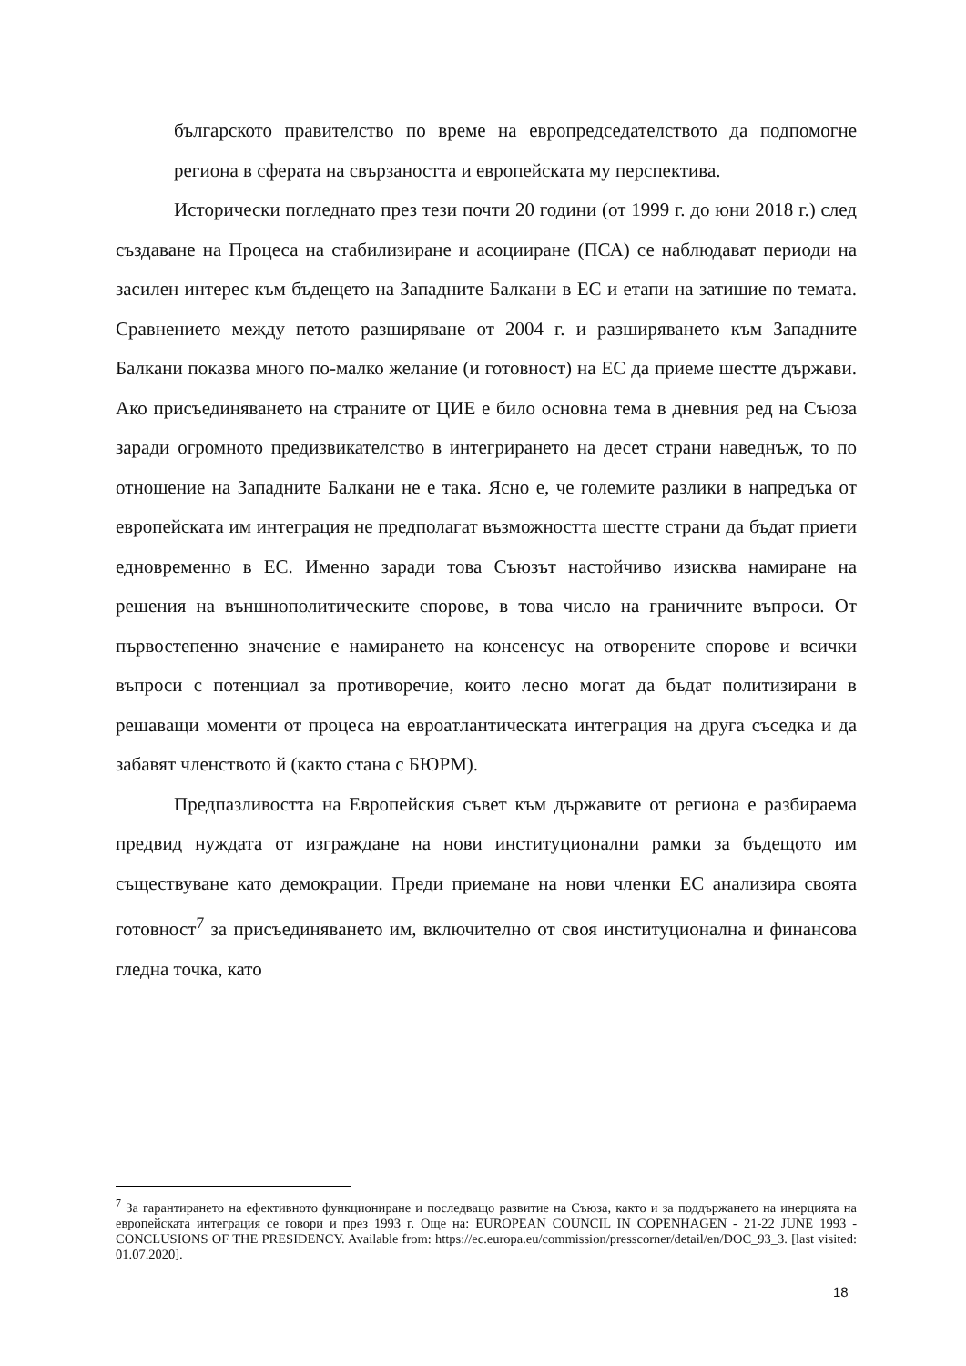българското правителство по време на европредседателството да подпомогне региона в сферата на свързаността и европейската му перспектива.
Исторически погледнато през тези почти 20 години (от 1999 г. до юни 2018 г.) след създаване на Процеса на стабилизиране и асоцииране (ПСА) се наблюдават периоди на засилен интерес към бъдещето на Западните Балкани в ЕС и етапи на затишие по темата. Сравнението между петото разширяване от 2004 г. и разширяването към Западните Балкани показва много по-малко желание (и готовност) на ЕС да приеме шестте държави. Ако присъединяването на страните от ЦИЕ е било основна тема в дневния ред на Съюза заради огромното предизвикателство в интегрирането на десет страни наведнъж, то по отношение на Западните Балкани не е така. Ясно е, че големите разлики в напредъка от европейската им интеграция не предполагат възможността шестте страни да бъдат приети едновременно в ЕС. Именно заради това Съюзът настойчиво изисква намиране на решения на външнополитическите спорове, в това число на граничните въпроси. От първостепенно значение е намирането на консенсус на отворените спорове и всички въпроси с потенциал за противоречие, които лесно могат да бъдат политизирани в решаващи моменти от процеса на евроатлантическата интеграция на друга съседка и да забавят членството й (както стана с БЮРМ).
Предпазливостта на Европейския съвет към държавите от региона е разбираема предвид нуждата от изграждане на нови институционални рамки за бъдещото им съществуване като демокрации. Преди приемане на нови членки ЕС анализира своята готовност<sup>7</sup> за присъединяването им, включително от своя институционална и финансова гледна точка, като
<sup>7</sup> За гарантирането на ефективното функциониране и последващо развитие на Съюза, както и за поддържането на инерцията на европейската интеграция се говори и през 1993 г. Още на: EUROPEAN COUNCIL IN COPENHAGEN - 21-22 JUNE 1993 - CONCLUSIONS OF THE PRESIDENCY. Available from: https://ec.europa.eu/commission/presscorner/detail/en/DOC_93_3. [last visited: 01.07.2020].
18